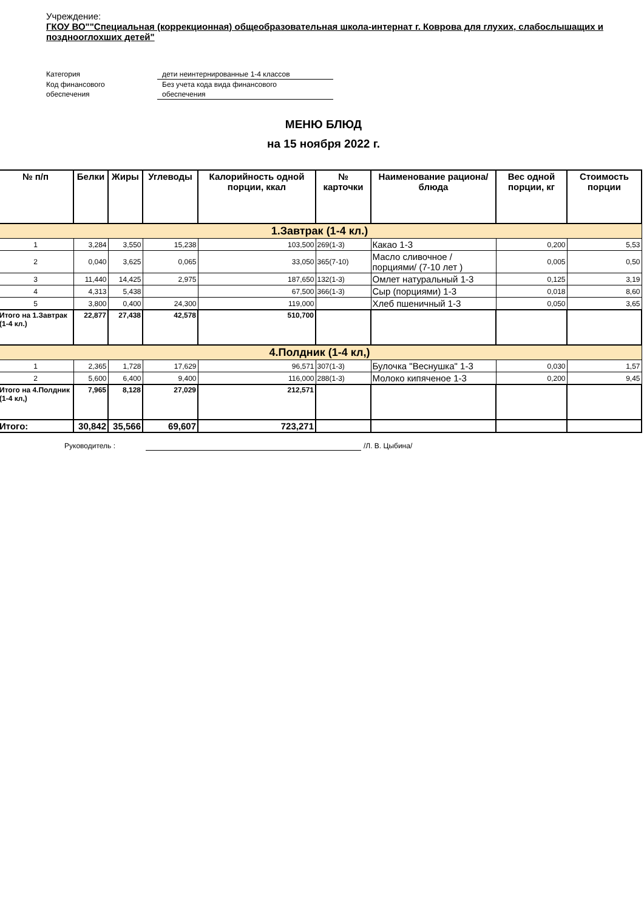Учреждение:
ГКОУ ВО""Специальная (коррекционная) общеобразовательная школа-интернат г. Коврова для глухих, слабослышащих и позднооглохших детей"
Категория
дети неинтернированные 1-4 классов
Код финансового
обеспечения
Без учета кода вида финансового
обеспечения
МЕНЮ БЛЮД
на 15 ноября 2022 г.
| № п/п | Белки | Жиры | Углеводы | Калорийность одной порции, ккал | № карточки | Наименование рациона/ блюда | Вес одной порции, кг | Стоимость порции |
| --- | --- | --- | --- | --- | --- | --- | --- | --- |
| 1.Завтрак (1-4 кл.) | | | | | | | | |
| 1 | 3,284 | 3,550 | 15,238 | 103,500 | 269(1-3) | Какао 1-3 | 0,200 | 5,53 |
| 2 | 0,040 | 3,625 | 0,065 | 33,050 | 365(7-10) | Масло сливочное /порциями/ (7-10 лет ) | 0,005 | 0,50 |
| 3 | 11,440 | 14,425 | 2,975 | 187,650 | 132(1-3) | Омлет натуральный 1-3 | 0,125 | 3,19 |
| 4 | 4,313 | 5,438 | | 67,500 | 366(1-3) | Сыр (порциями) 1-3 | 0,018 | 8,60 |
| 5 | 3,800 | 0,400 | 24,300 | 119,000 | | Хлеб пшеничный 1-3 | 0,050 | 3,65 |
| Итого на 1.Завтрак (1-4 кл.) | 22,877 | 27,438 | 42,578 | 510,700 | | | | |
| 4.Полдник (1-4 кл,) | | | | | | | | |
| 1 | 2,365 | 1,728 | 17,629 | 96,571 | 307(1-3) | Булочка "Веснушка" 1-3 | 0,030 | 1,57 |
| 2 | 5,600 | 6,400 | 9,400 | 116,000 | 288(1-3) | Молоко кипяченое 1-3 | 0,200 | 9,45 |
| Итого на 4.Полдник (1-4 кл,) | 7,965 | 8,128 | 27,029 | 212,571 | | | | |
| Итого: | 30,842 | 35,566 | 69,607 | 723,271 | | | | |
Руководитель : /Л. В. Цыбина/